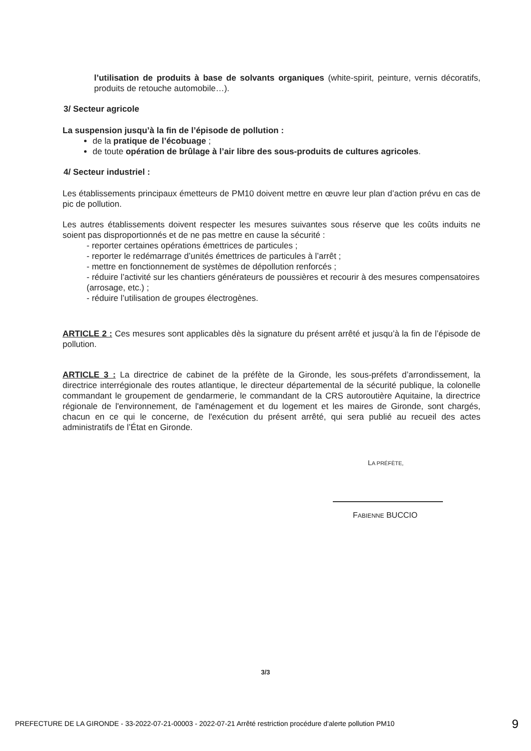l’utilisation de produits à base de solvants organiques (white-spirit, peinture, vernis décoratifs, produits de retouche automobile…).
3/ Secteur agricole
La suspension jusqu’à la fin de l’épisode de pollution :
de la pratique de l’écobuage ;
de toute opération de brûlage à l’air libre des sous-produits de cultures agricoles.
4/ Secteur industriel :
Les établissements principaux émetteurs de PM10 doivent mettre en œuvre leur plan d’action prévu en cas de pic de pollution.
Les autres établissements doivent respecter les mesures suivantes sous réserve que les coûts induits ne soient pas disproportionnés et de ne pas mettre en cause la sécurité :
- reporter certaines opérations émettrices de particules ;
- reporter le redémarrage d’unités émettrices de particules à l’arrêt ;
- mettre en fonctionnement de systèmes de dépollution renforcés ;
- réduire l’activité sur les chantiers générateurs de poussières et recourir à des mesures compensatoires (arrosage, etc.) ;
- réduire l’utilisation de groupes électrogènes.
ARTICLE 2 : Ces mesures sont applicables dès la signature du présent arrêté et jusqu’à la fin de l’épisode de pollution.
ARTICLE 3 : La directrice de cabinet de la préfète de la Gironde, les sous-préfets d’arrondissement, la directrice interrégionale des routes atlantique, le directeur départemental de la sécurité publique, la colonelle commandant le groupement de gendarmerie, le commandant de la CRS autoroutière Aquitaine, la directrice régionale de l'environnement, de l'aménagement et du logement et les maires de Gironde, sont chargés, chacun en ce qui le concerne, de l'exécution du présent arrêté, qui sera publié au recueil des actes administratifs de l’État en Gironde.
LA PRÉFÈTE,
FABIENNE BUCCIO
3/3
PREFECTURE DE LA GIRONDE - 33-2022-07-21-00003 - 2022-07-21 Arrêté restriction procédure d'alerte pollution PM10 9